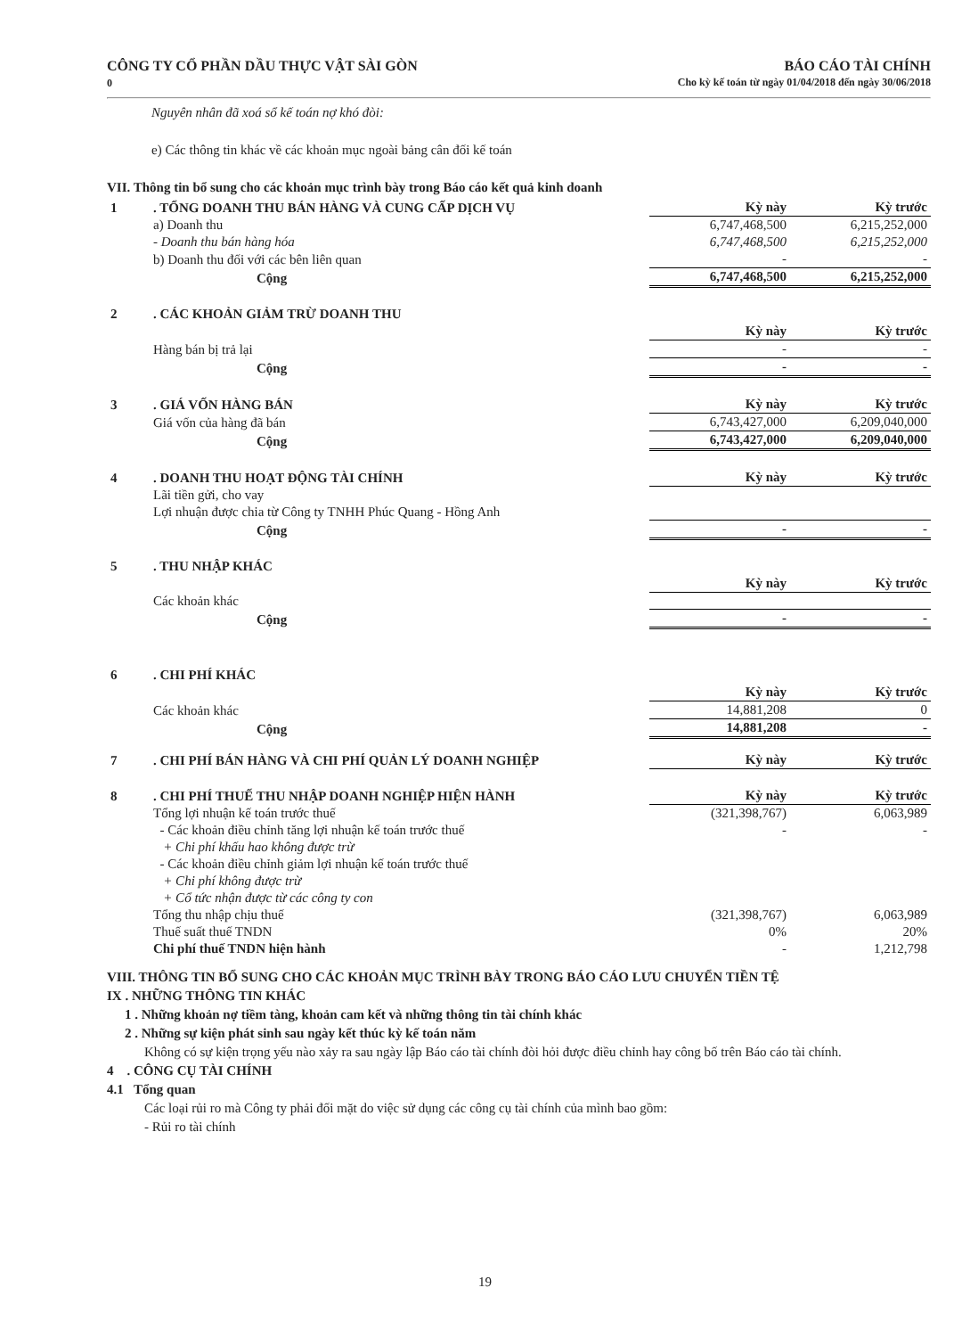CÔNG TY CỔ PHẦN DẦU THỰC VẬT SÀI GÒN
0
BÁO CÁO TÀI CHÍNH
Cho kỳ kế toán từ ngày 01/04/2018 đến ngày 30/06/2018
Nguyên nhân đã xoá sổ kế toán nợ khó đòi:
e) Các thông tin khác về các khoản mục ngoài bảng cân đối kế toán
VII. Thông tin bổ sung cho các khoản mục trình bày trong Báo cáo kết quả kinh doanh
| 1 | . TỔNG DOANH THU BÁN HÀNG VÀ CUNG CẤP DỊCH VỤ | Kỳ này | Kỳ trước |
| | a) Doanh thu | 6,747,468,500 | 6,215,252,000 |
| | - Doanh thu bán hàng hóa | 6,747,468,500 | 6,215,252,000 |
| | b) Doanh thu đối với các bên liên quan | - | - |
| | Cộng | 6,747,468,500 | 6,215,252,000 |
| 2 | . CÁC KHOẢN GIẢM TRỪ DOANH THU | | |
| | | Kỳ này | Kỳ trước |
| | Hàng bán bị trả lại | - | - |
| | Cộng | - | - |
| 3 | . GIÁ VỐN HÀNG BÁN | Kỳ này | Kỳ trước |
| | Giá vốn của hàng đã bán | 6,743,427,000 | 6,209,040,000 |
| | Cộng | 6,743,427,000 | 6,209,040,000 |
| 4 | . DOANH THU HOẠT ĐỘNG TÀI CHÍNH | Kỳ này | Kỳ trước |
| | Lãi tiền gửi, cho vay | | |
| | Lợi nhuận được chia từ Công ty TNHH Phúc Quang - Hồng Anh | | |
| | Cộng | - | - |
| 5 | . THU NHẬP KHÁC | | |
| | | Kỳ này | Kỳ trước |
| | Các khoản khác | | |
| | Cộng | - | - |
| 6 | . CHI PHÍ KHÁC | | |
| | | Kỳ này | Kỳ trước |
| | Các khoản khác | 14,881,208 | 0 |
| | Cộng | 14,881,208 | - |
| 7 | . CHI PHÍ BÁN HÀNG VÀ CHI PHÍ QUẢN LÝ DOANH NGHIỆP | Kỳ này | Kỳ trước |
| 8 | . CHI PHÍ THUẾ THU NHẬP DOANH NGHIỆP HIỆN HÀNH | Kỳ này | Kỳ trước |
| | Tổng lợi nhuận kế toán trước thuế | (321,398,767) | 6,063,989 |
| | - Các khoản điều chỉnh tăng lợi nhuận kế toán trước thuế | - | - |
| | + Chi phí khấu hao không được trừ | | |
| | - Các khoản điều chỉnh giảm lợi nhuận kế toán trước thuế | | |
| | + Chi phí không được trừ | | |
| | + Cổ tức nhận được từ các công ty con | | |
| | Tổng thu nhập chịu thuế | (321,398,767) | 6,063,989 |
| | Thuế suất thuế TNDN | 0% | 20% |
| | Chi phí thuế TNDN hiện hành | - | 1,212,798 |
VIII. THÔNG TIN BỔ SUNG CHO CÁC KHOẢN MỤC TRÌNH BÀY TRONG BÁO CÁO LƯU CHUYỂN TIỀN TỆ
IX . NHỮNG THÔNG TIN KHÁC
1 . Những khoản nợ tiềm tàng, khoản cam kết và những thông tin tài chính khác
2 . Những sự kiện phát sinh sau ngày kết thúc kỳ kế toán năm
Không có sự kiện trọng yếu nào xảy ra sau ngày lập Báo cáo tài chính đòi hỏi được điều chỉnh hay công bố trên Báo cáo tài chính.
4 . CÔNG CỤ TÀI CHÍNH
4.1 Tổng quan
Các loại rủi ro mà Công ty phải đối mặt do việc sử dụng các công cụ tài chính của mình bao gồm:
- Rủi ro tài chính
19